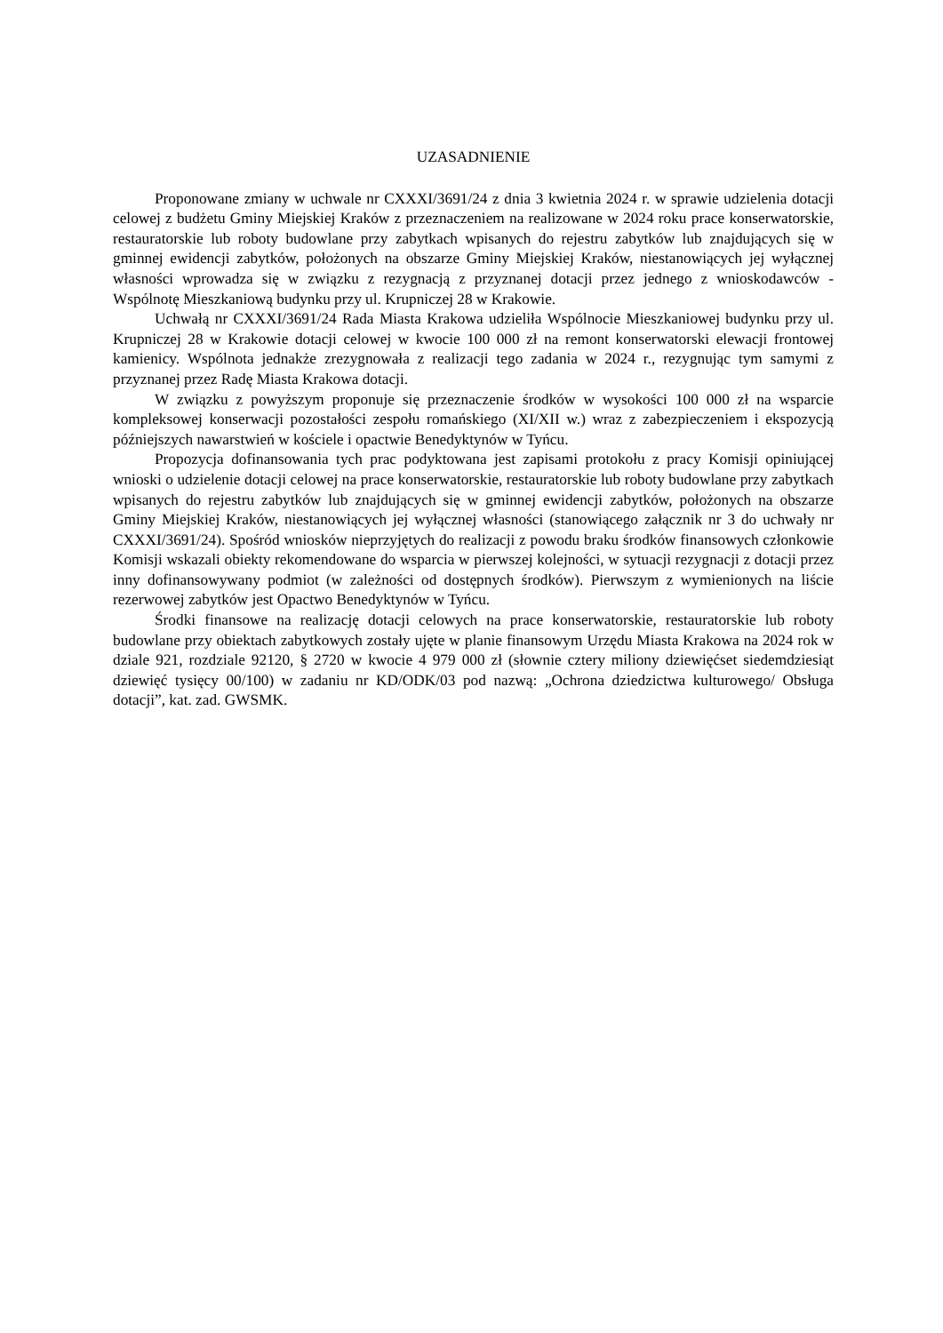UZASADNIENIE
Proponowane zmiany w uchwale nr CXXXI/3691/24 z dnia 3 kwietnia 2024 r. w sprawie udzielenia dotacji celowej z budżetu Gminy Miejskiej Kraków z przeznaczeniem na realizowane w 2024 roku prace konserwatorskie, restauratorskie lub roboty budowlane przy zabytkach wpisanych do rejestru zabytków lub znajdujących się w gminnej ewidencji zabytków, położonych na obszarze Gminy Miejskiej Kraków, niestanowiących jej wyłącznej własności wprowadza się w związku z rezygnacją z przyznanej dotacji przez jednego z wnioskodawców - Wspólnotę Mieszkaniową budynku przy ul. Krupniczej 28 w Krakowie.
Uchwałą nr CXXXI/3691/24 Rada Miasta Krakowa udzieliła Wspólnocie Mieszkaniowej budynku przy ul. Krupniczej 28 w Krakowie dotacji celowej w kwocie 100 000 zł na remont konserwatorski elewacji frontowej kamienicy. Wspólnota jednakże zrezygnowała z realizacji tego zadania w 2024 r., rezygnując tym samymi z przyznanej przez Radę Miasta Krakowa dotacji.
W związku z powyższym proponuje się przeznaczenie środków w wysokości 100 000 zł na wsparcie kompleksowej konserwacji pozostałości zespołu romańskiego (XI/XII w.) wraz z zabezpieczeniem i ekspozycją późniejszych nawarstwień w kościele i opactwie Benedyktynów w Tyńcu.
Propozycja dofinansowania tych prac podyktowana jest zapisami protokołu z pracy Komisji opiniującej wnioski o udzielenie dotacji celowej na prace konserwatorskie, restauratorskie lub roboty budowlane przy zabytkach wpisanych do rejestru zabytków lub znajdujących się w gminnej ewidencji zabytków, położonych na obszarze Gminy Miejskiej Kraków, niestanowiących jej wyłącznej własności (stanowiącego załącznik nr 3 do uchwały nr CXXXI/3691/24). Spośród wniosków nieprzyjętych do realizacji z powodu braku środków finansowych członkowie Komisji wskazali obiekty rekomendowane do wsparcia w pierwszej kolejności, w sytuacji rezygnacji z dotacji przez inny dofinansowywany podmiot (w zależności od dostępnych środków). Pierwszym z wymienionych na liście rezerwowej zabytków jest Opactwo Benedyktynów w Tyńcu.
Środki finansowe na realizację dotacji celowych na prace konserwatorskie, restauratorskie lub roboty budowlane przy obiektach zabytkowych zostały ujęte w planie finansowym Urzędu Miasta Krakowa na 2024 rok w dziale 921, rozdziale 92120, § 2720 w kwocie 4 979 000 zł (słownie cztery miliony dziewięćset siedemdziesiąt dziewięć tysięcy 00/100) w zadaniu nr KD/ODK/03 pod nazwą: „Ochrona dziedzictwa kulturowego/ Obsługa dotacji”, kat. zad. GWSMK.